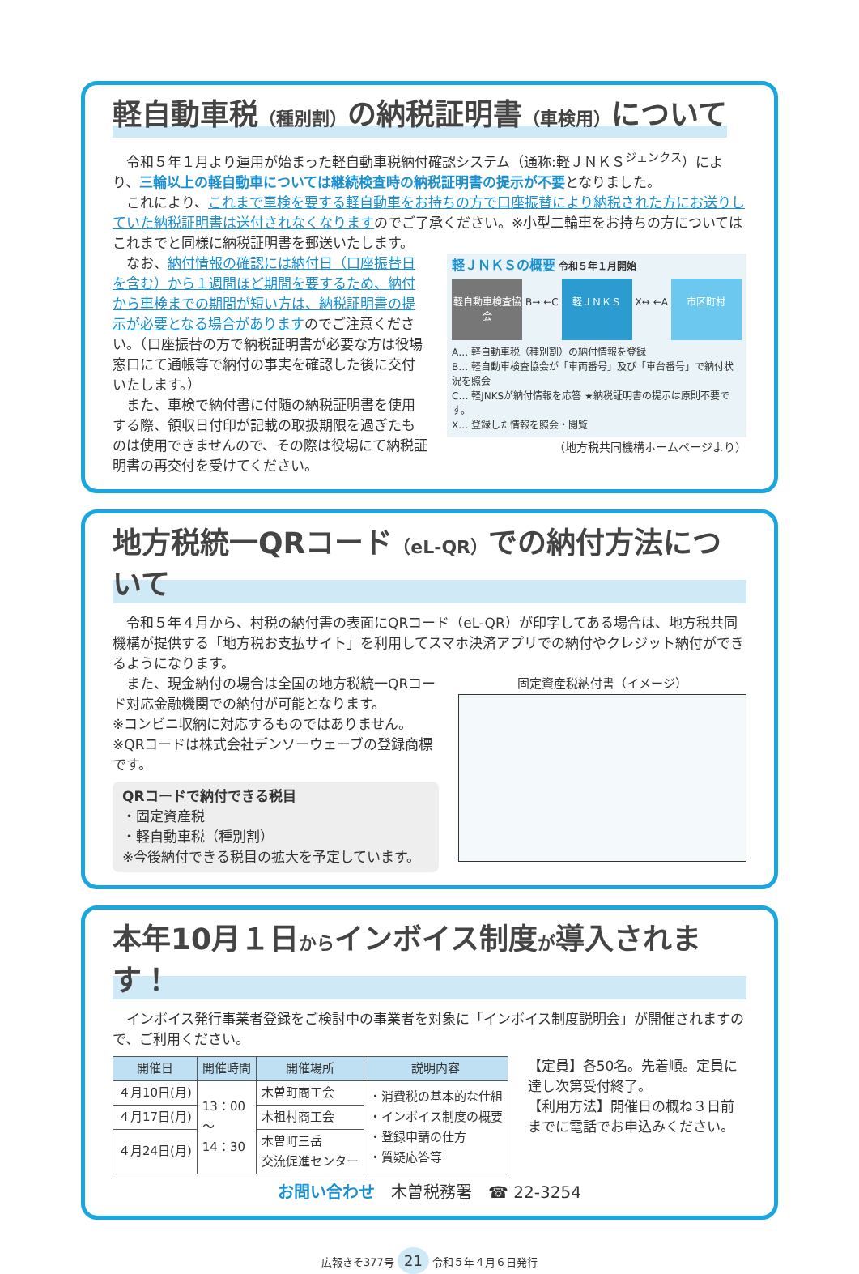軽自動車税（種別割）の納税証明書（車検用）について
令和５年１月より運用が始まった軽自動車税納付確認システム（通称:軽ＪＮＫＳ<sup>ジェンクス</sup>）により、三輪以上の軽自動車については継続検査時の納税証明書の提示が不要となりました。
これにより、これまで車検を要する軽自動車をお持ちの方で口座振替により納税された方にお送りしていた納税証明書は送付されなくなりますのでご了承ください。※小型二輪車をお持ちの方についてはこれまでと同様に納税証明書を郵送いたします。
なお、納付情報の確認には納付日（口座振替日を含む）から１週間ほど期間を要するため、納付から車検までの期間が短い方は、納税証明書の提示が必要となる場合がありますのでご注意ください。（口座振替の方で納税証明書が必要な方は役場窓口にて通帳等で納付の事実を確認した後に交付いたします。）
また、車検で納付書に付随の納税証明書を使用する際、領収日付印が記載の取扱期限を過ぎたものは使用できませんので、その際は役場にて納税証明書の再交付を受けてください。
軽ＪＮＫＳの概要 令和５年１月開始
軽自動車検査協会 B→ ←C 軽ＪＮＫＳ X↔ ←A 市区町村
A… 軽自動車税（種別割）の納付情報を登録
B… 軽自動車検査協会が「車両番号」及び「車台番号」で納付状況を照会
C… 軽JNKSが納付情報を応答 ★納税証明書の提示は原則不要です。
X… 登録した情報を照会・閲覧
（地方税共同機構ホームページより）
地方税統一QRコード（eL-QR）での納付方法について
令和５年４月から、村税の納付書の表面にQRコード（eL-QR）が印字してある場合は、地方税共同機構が提供する「地方税お支払サイト」を利用してスマホ決済アプリでの納付やクレジット納付ができるようになります。
また、現金納付の場合は全国の地方税統一QRコード対応金融機関での納付が可能となります。
※コンビニ収納に対応するものではありません。
※QRコードは株式会社デンソーウェーブの登録商標です。
QRコードで納付できる税目
・固定資産税
・軽自動車税（種別割）
※今後納付できる税目の拡大を予定しています。
固定資産税納付書（イメージ）
本年10月１日からインボイス制度が導入されます！
インボイス発行事業者登録をご検討中の事業者を対象に「インボイス制度説明会」が開催されますので、ご利用ください。
| 開催日 | 開催時間 | 開催場所 | 説明内容 |
| --- | --- | --- | --- |
| ４月10日(月) | 13：00 〜 14：30 | 木曽町商工会 | ・消費税の基本的な仕組 ・インボイス制度の概要 ・登録申請の仕方 ・質疑応答等 |
| ４月17日(月) | | 木祖村商工会 | |
| ４月24日(月) | | 木曽町三岳 交流促進センター | |
【定員】各50名。先着順。定員に達し次第受付終了。
【利用方法】開催日の概ね３日前までに電話でお申込みください。
お問い合わせ　木曽税務署　☎ 22-3254
広報きそ377号 21 令和５年４月６日発行